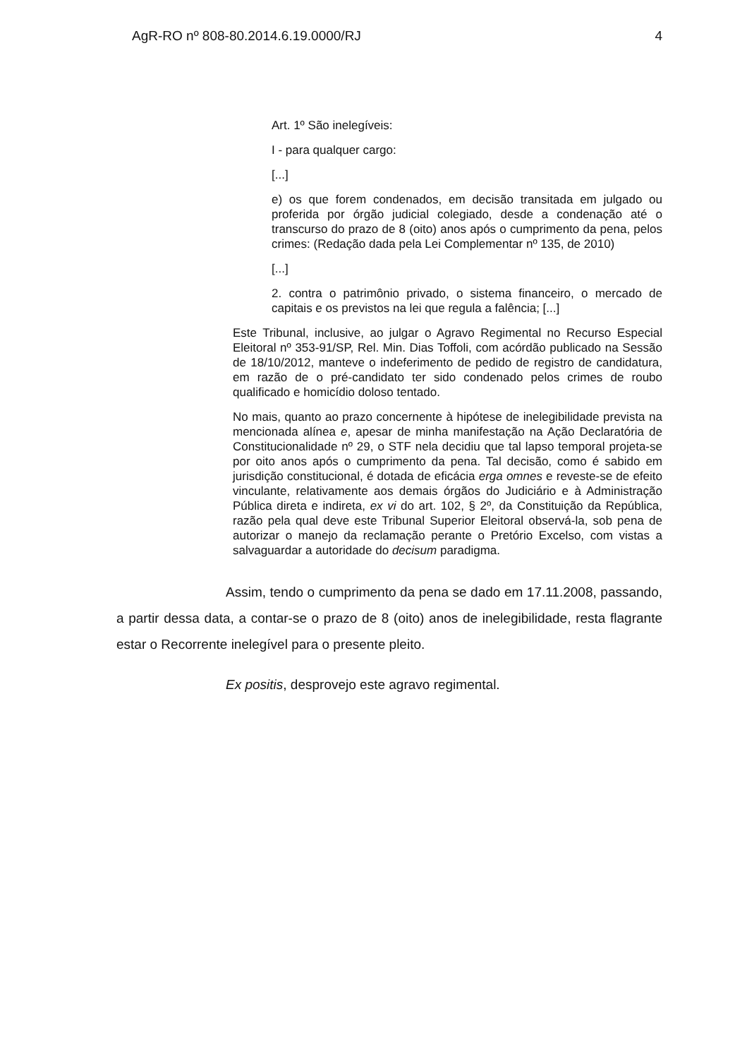AgR-RO nº 808-80.2014.6.19.0000/RJ 4
Art. 1º São inelegíveis:
I - para qualquer cargo:
[...]
e) os que forem condenados, em decisão transitada em julgado ou proferida por órgão judicial colegiado, desde a condenação até o transcurso do prazo de 8 (oito) anos após o cumprimento da pena, pelos crimes: (Redação dada pela Lei Complementar nº 135, de 2010)
[...]
2. contra o patrimônio privado, o sistema financeiro, o mercado de capitais e os previstos na lei que regula a falência; [...]
Este Tribunal, inclusive, ao julgar o Agravo Regimental no Recurso Especial Eleitoral nº 353-91/SP, Rel. Min. Dias Toffoli, com acórdão publicado na Sessão de 18/10/2012, manteve o indeferimento de pedido de registro de candidatura, em razão de o pré-candidato ter sido condenado pelos crimes de roubo qualificado e homicídio doloso tentado.
No mais, quanto ao prazo concernente à hipótese de inelegibilidade prevista na mencionada alínea e, apesar de minha manifestação na Ação Declaratória de Constitucionalidade nº 29, o STF nela decidiu que tal lapso temporal projeta-se por oito anos após o cumprimento da pena. Tal decisão, como é sabido em jurisdição constitucional, é dotada de eficácia erga omnes e reveste-se de efeito vinculante, relativamente aos demais órgãos do Judiciário e à Administração Pública direta e indireta, ex vi do art. 102, § 2º, da Constituição da República, razão pela qual deve este Tribunal Superior Eleitoral observá-la, sob pena de autorizar o manejo da reclamação perante o Pretório Excelso, com vistas a salvaguardar a autoridade do decisum paradigma.
Assim, tendo o cumprimento da pena se dado em 17.11.2008, passando, a partir dessa data, a contar-se o prazo de 8 (oito) anos de inelegibilidade, resta flagrante estar o Recorrente inelegível para o presente pleito.
Ex positis, desprovejo este agravo regimental.